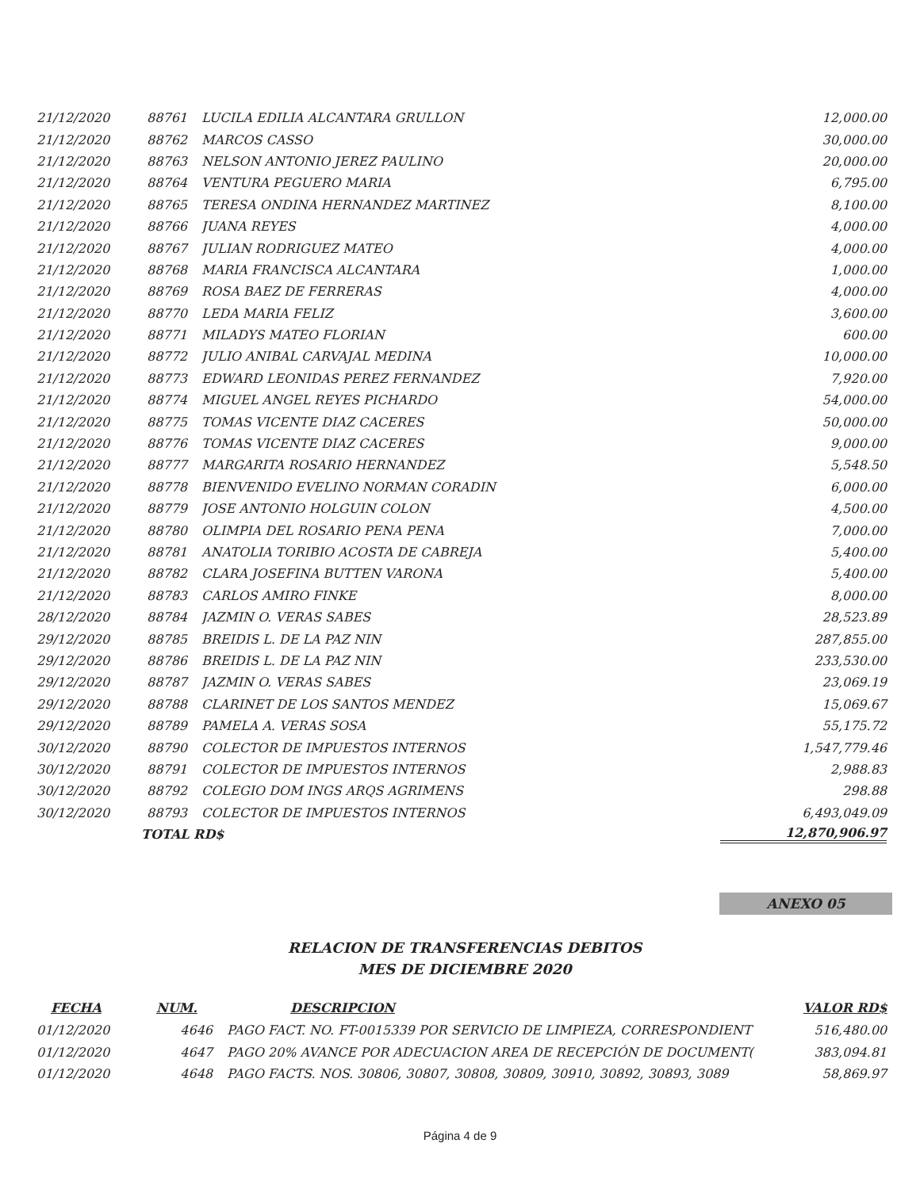| 21/12/2020 | 88761 | LUCILA EDILIA ALCANTARA GRULLON | 12,000.00 |
| 21/12/2020 | 88762 | MARCOS CASSO | 30,000.00 |
| 21/12/2020 | 88763 | NELSON ANTONIO JEREZ PAULINO | 20,000.00 |
| 21/12/2020 | 88764 | VENTURA PEGUERO MARIA | 6,795.00 |
| 21/12/2020 | 88765 | TERESA ONDINA HERNANDEZ MARTINEZ | 8,100.00 |
| 21/12/2020 | 88766 | JUANA REYES | 4,000.00 |
| 21/12/2020 | 88767 | JULIAN RODRIGUEZ MATEO | 4,000.00 |
| 21/12/2020 | 88768 | MARIA FRANCISCA ALCANTARA | 1,000.00 |
| 21/12/2020 | 88769 | ROSA BAEZ DE FERRERAS | 4,000.00 |
| 21/12/2020 | 88770 | LEDA MARIA FELIZ | 3,600.00 |
| 21/12/2020 | 88771 | MILADYS MATEO FLORIAN | 600.00 |
| 21/12/2020 | 88772 | JULIO ANIBAL CARVAJAL MEDINA | 10,000.00 |
| 21/12/2020 | 88773 | EDWARD LEONIDAS PEREZ FERNANDEZ | 7,920.00 |
| 21/12/2020 | 88774 | MIGUEL ANGEL REYES PICHARDO | 54,000.00 |
| 21/12/2020 | 88775 | TOMAS VICENTE DIAZ CACERES | 50,000.00 |
| 21/12/2020 | 88776 | TOMAS VICENTE DIAZ CACERES | 9,000.00 |
| 21/12/2020 | 88777 | MARGARITA ROSARIO HERNANDEZ | 5,548.50 |
| 21/12/2020 | 88778 | BIENVENIDO EVELINO NORMAN CORADIN | 6,000.00 |
| 21/12/2020 | 88779 | JOSE ANTONIO HOLGUIN COLON | 4,500.00 |
| 21/12/2020 | 88780 | OLIMPIA DEL ROSARIO PENA PENA | 7,000.00 |
| 21/12/2020 | 88781 | ANATOLIA TORIBIO ACOSTA DE CABREJA | 5,400.00 |
| 21/12/2020 | 88782 | CLARA JOSEFINA BUTTEN VARONA | 5,400.00 |
| 21/12/2020 | 88783 | CARLOS AMIRO FINKE | 8,000.00 |
| 28/12/2020 | 88784 | JAZMIN O. VERAS SABES | 28,523.89 |
| 29/12/2020 | 88785 | BREIDIS L. DE LA PAZ NIN | 287,855.00 |
| 29/12/2020 | 88786 | BREIDIS L. DE LA PAZ NIN | 233,530.00 |
| 29/12/2020 | 88787 | JAZMIN O. VERAS SABES | 23,069.19 |
| 29/12/2020 | 88788 | CLARINET DE LOS SANTOS MENDEZ | 15,069.67 |
| 29/12/2020 | 88789 | PAMELA A. VERAS SOSA | 55,175.72 |
| 30/12/2020 | 88790 | COLECTOR DE IMPUESTOS INTERNOS | 1,547,779.46 |
| 30/12/2020 | 88791 | COLECTOR DE IMPUESTOS INTERNOS | 2,988.83 |
| 30/12/2020 | 88792 | COLEGIO DOM INGS ARQS AGRIMENS | 298.88 |
| 30/12/2020 | 88793 | COLECTOR DE IMPUESTOS INTERNOS | 6,493,049.09 |
| | TOTAL RD$ | | 12,870,906.97 |
ANEXO 05
RELACION DE TRANSFERENCIAS DEBITOS
MES DE DICIEMBRE 2020
| FECHA | NUM. | DESCRIPCION | VALOR RD$ |
| --- | --- | --- | --- |
| 01/12/2020 | 4646 | PAGO FACT. NO. FT-0015339 POR SERVICIO DE LIMPIEZA, CORRESPONDIENT | 516,480.00 |
| 01/12/2020 | 4647 | PAGO 20% AVANCE POR ADECUACION AREA DE RECEPCIÓN DE DOCUMENT( | 383,094.81 |
| 01/12/2020 | 4648 | PAGO FACTS. NOS. 30806, 30807, 30808, 30809, 30910, 30892, 30893, 3089 | 58,869.97 |
Página 4 de 9